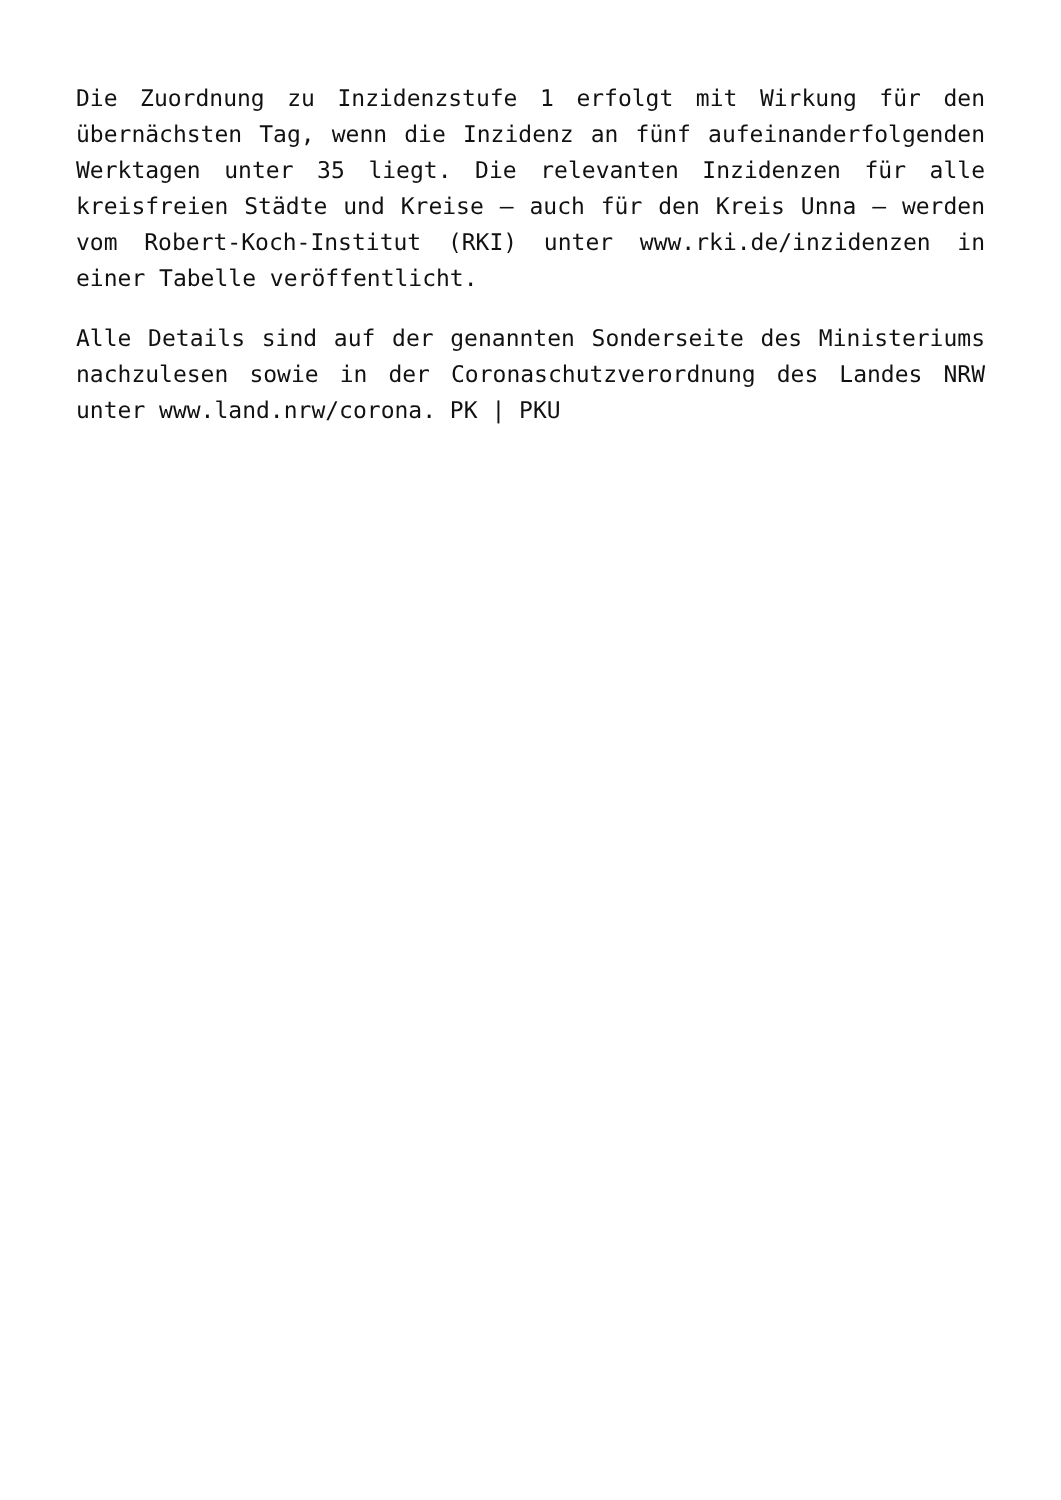Die Zuordnung zu Inzidenzstufe 1 erfolgt mit Wirkung für den übernächsten Tag, wenn die Inzidenz an fünf aufeinanderfolgenden Werktagen unter 35 liegt. Die relevanten Inzidenzen für alle kreisfreien Städte und Kreise – auch für den Kreis Unna – werden vom Robert-Koch-Institut (RKI) unter www.rki.de/inzidenzen in einer Tabelle veröffentlicht.
Alle Details sind auf der genannten Sonderseite des Ministeriums nachzulesen sowie in der Coronaschutzverordnung des Landes NRW unter www.land.nrw/corona. PK | PKU